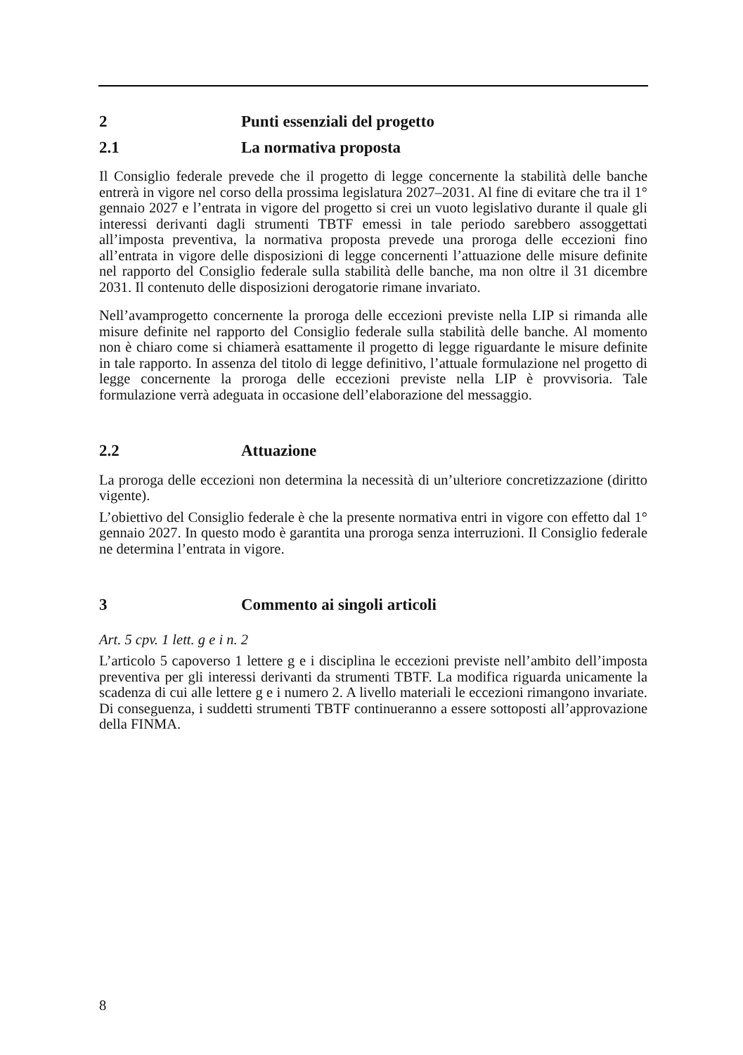2 Punti essenziali del progetto
2.1 La normativa proposta
Il Consiglio federale prevede che il progetto di legge concernente la stabilità delle banche entrerà in vigore nel corso della prossima legislatura 2027–2031. Al fine di evitare che tra il 1° gennaio 2027 e l’entrata in vigore del progetto si crei un vuoto legislativo durante il quale gli interessi derivanti dagli strumenti TBTF emessi in tale periodo sarebbero assoggettati all’imposta preventiva, la normativa proposta prevede una proroga delle eccezioni fino all’entrata in vigore delle disposizioni di legge concernenti l’attuazione delle misure definite nel rapporto del Consiglio federale sulla stabilità delle banche, ma non oltre il 31 dicembre 2031. Il contenuto delle disposizioni derogatorie rimane invariato.
Nell’avamprogetto concernente la proroga delle eccezioni previste nella LIP si rimanda alle misure definite nel rapporto del Consiglio federale sulla stabilità delle banche. Al momento non è chiaro come si chiamerà esattamente il progetto di legge riguardante le misure definite in tale rapporto. In assenza del titolo di legge definitivo, l’attuale formulazione nel progetto di legge concernente la proroga delle eccezioni previste nella LIP è provvisoria. Tale formulazione verrà adeguata in occasione dell’elaborazione del messaggio.
2.2 Attuazione
La proroga delle eccezioni non determina la necessità di un’ulteriore concretizzazione (diritto vigente).
L’obiettivo del Consiglio federale è che la presente normativa entri in vigore con effetto dal 1° gennaio 2027. In questo modo è garantita una proroga senza interruzioni. Il Consiglio federale ne determina l’entrata in vigore.
3 Commento ai singoli articoli
Art. 5 cpv. 1 lett. g e i n. 2
L’articolo 5 capoverso 1 lettere g e i disciplina le eccezioni previste nell’ambito dell’imposta preventiva per gli interessi derivanti da strumenti TBTF. La modifica riguarda unicamente la scadenza di cui alle lettere g e i numero 2. A livello materiali le eccezioni rimangono invariate. Di conseguenza, i suddetti strumenti TBTF continueranno a essere sottoposti all’approvazione della FINMA.
8